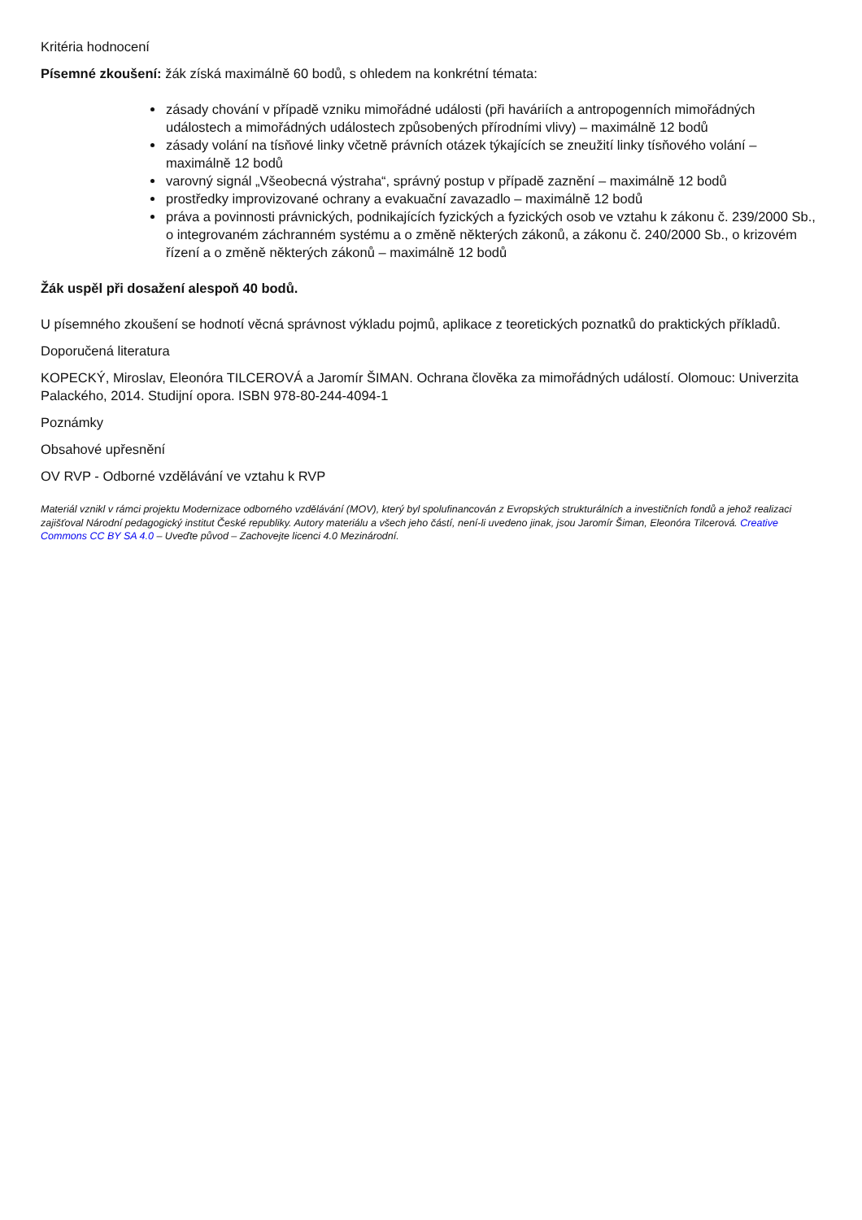Kritéria hodnocení
Písemné zkoušení: žák získá maximálně 60 bodů, s ohledem na konkrétní témata:
zásady chování v případě vzniku mimořádné události (při haváriích a antropogenních mimořádných událostech a mimořádných událostech způsobených přírodními vlivy) – maximálně 12 bodů
zásady volání na tísňové linky včetně právních otázek týkajících se zneužití linky tísňového volání – maximálně 12 bodů
varovný signál „Všeobecná výstraha“, správný postup v případě zaznění – maximálně 12 bodů
prostředky improvizované ochrany a evakuační zavazadlo – maximálně 12 bodů
práva a povinnosti právnických, podnikajících fyzických a fyzických osob ve vztahu k zákonu č. 239/2000 Sb., o integrovaném záchranném systému a o změně některých zákonů, a zákonu č. 240/2000 Sb., o krizovém řízení a o změně některých zákonů – maximálně 12 bodů
Žák uspěl při dosažení alespoň 40 bodů.
U písemného zkoušení se hodnotí věcná správnost výkladu pojmů, aplikace z teoretických poznatků do praktických příkladů.
Doporučená literatura
KOPECKÝ, Miroslav, Eleonóra TILCEROVÁ a Jaromír ŠIMAN. Ochrana člověka za mimořádných událostí. Olomouc: Univerzita Palackého, 2014. Studijní opora. ISBN 978-80-244-4094-1
Poznámky
Obsahové upřesnění
OV RVP - Odborné vzdělávání ve vztahu k RVP
Materiál vznikl v rámci projektu Modernizace odborného vzdělávání (MOV), který byl spolufinancován z Evropských strukturálních a investičních fondů a jehož realizaci zajišťoval Národní pedagogický institut České republiky. Autory materiálu a všech jeho částí, není-li uvedeno jinak, jsou Jaromír Šiman, Eleonóra Tilcerová. Creative Commons CC BY SA 4.0 – Uveďte původ – Zachovejte licenci 4.0 Mezinárodní.